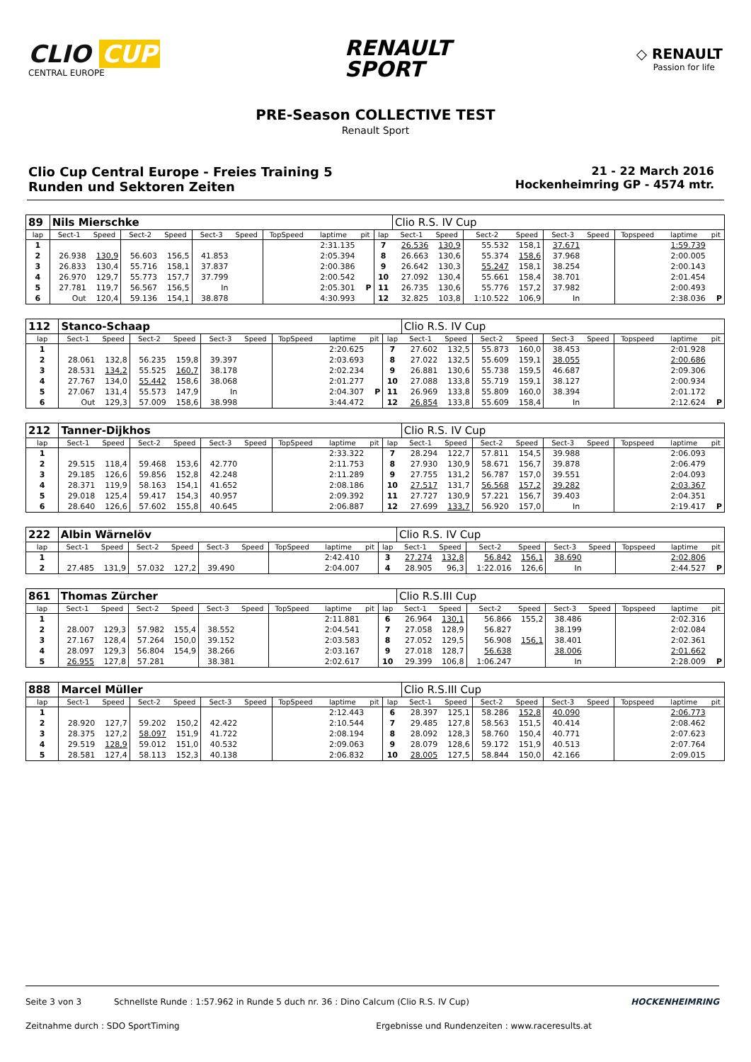CLIO CUP
CENTRAL EUROPE
RENAULT
SPORT
◇ RENAULT
Passion for life
PRE-Season COLLECTIVE TEST
Renault Sport
Clio Cup Central Europe - Freies Training 5
Runden und Sektoren Zeiten
21 - 22 March 2016
Hockenheimring GP - 4574 mtr.
| 89 | Nils Mierschke | | | | | | | | | | Clio R.S. IV Cup | | | | | | | | |
| lap | Sect-1 | Speed | Sect-2 | Speed | Sect-3 | Speed | TopSpeed | laptime | pit | lap | Sect-1 | Speed | Sect-2 | Speed | Sect-3 | Speed | Topspeed | laptime | pit |
| 1 | | | | | | | | 2:31.135 | | 7 | 26.536 | 130,9 | 55.532 | 158,1 | 37.671 | | | 1:59.739 | |
| 2 | 26.938 | 130,9 | 56.603 | 156,5 | 41.853 | | | 2:05.394 | | 8 | 26.663 | 130,6 | 55.374 | 158,6 | 37.968 | | | 2:00.005 | |
| 3 | 26.833 | 130,4 | 55.716 | 158,1 | 37.837 | | | 2:00.386 | | 9 | 26.642 | 130,3 | 55.247 | 158,1 | 38.254 | | | 2:00.143 | |
| 4 | 26.970 | 129,7 | 55.773 | 157,7 | 37.799 | | | 2:00.542 | | 10 | 27.092 | 130,4 | 55.661 | 158,4 | 38.701 | | | 2:01.454 | |
| 5 | 27.781 | 119,7 | 56.567 | 156,5 | In | | | 2:05.301 | P | 11 | 26.735 | 130,6 | 55.776 | 157,2 | 37.982 | | | 2:00.493 | |
| 6 | Out | 120,4 | 59.136 | 154,1 | 38.878 | | | 4:30.993 | | 12 | 32.825 | 103,8 | 1:10.522 | 106,9 | In | | | 2:38.036 | P |
| 112 | Stanco-Schaap | | | | | | | | | | Clio R.S. IV Cup | | | | | | | | |
| lap | Sect-1 | Speed | Sect-2 | Speed | Sect-3 | Speed | TopSpeed | laptime | pit | lap | Sect-1 | Speed | Sect-2 | Speed | Sect-3 | Speed | Topspeed | laptime | pit |
| 1 | | | | | | | | 2:20.625 | | 7 | 27.602 | 132,5 | 55.873 | 160,0 | 38.453 | | | 2:01.928 | |
| 2 | 28.061 | 132,8 | 56.235 | 159,8 | 39.397 | | | 2:03.693 | | 8 | 27.022 | 132,5 | 55.609 | 159,1 | 38.055 | | | 2:00.686 | |
| 3 | 28.531 | 134,2 | 55.525 | 160,7 | 38.178 | | | 2:02.234 | | 9 | 26.881 | 130,6 | 55.738 | 159,5 | 46.687 | | | 2:09.306 | |
| 4 | 27.767 | 134,0 | 55.442 | 158,6 | 38.068 | | | 2:01.277 | | 10 | 27.088 | 133,8 | 55.719 | 159,1 | 38.127 | | | 2:00.934 | |
| 5 | 27.067 | 131,4 | 55.573 | 147,9 | In | | | 2:04.307 | P | 11 | 26.969 | 133,8 | 55.809 | 160,0 | 38.394 | | | 2:01.172 | |
| 6 | Out | 129,3 | 57.009 | 158,6 | 38.998 | | | 3:44.472 | | 12 | 26.854 | 133,8 | 55.609 | 158,4 | In | | | 2:12.624 | P |
| 212 | Tanner-Dijkhos | | | | | | | | | | Clio R.S. IV Cup | | | | | | | | |
| lap | Sect-1 | Speed | Sect-2 | Speed | Sect-3 | Speed | TopSpeed | laptime | pit | lap | Sect-1 | Speed | Sect-2 | Speed | Sect-3 | Speed | Topspeed | laptime | pit |
| 1 | | | | | | | | 2:33.322 | | 7 | 28.294 | 122,7 | 57.811 | 154,5 | 39.988 | | | 2:06.093 | |
| 2 | 29.515 | 118,4 | 59.468 | 153,6 | 42.770 | | | 2:11.753 | | 8 | 27.930 | 130,9 | 58.671 | 156,7 | 39.878 | | | 2:06.479 | |
| 3 | 29.185 | 126,6 | 59.856 | 152,8 | 42.248 | | | 2:11.289 | | 9 | 27.755 | 131,2 | 56.787 | 157,0 | 39.551 | | | 2:04.093 | |
| 4 | 28.371 | 119,9 | 58.163 | 154,1 | 41.652 | | | 2:08.186 | | 10 | 27.517 | 131,7 | 56.568 | 157,2 | 39.282 | | | 2:03.367 | |
| 5 | 29.018 | 125,4 | 59.417 | 154,3 | 40.957 | | | 2:09.392 | | 11 | 27.727 | 130,9 | 57.221 | 156,7 | 39.403 | | | 2:04.351 | |
| 6 | 28.640 | 126,6 | 57.602 | 155,8 | 40.645 | | | 2:06.887 | | 12 | 27.699 | 133,7 | 56.920 | 157,0 | In | | | 2:19.417 | P |
| 222 | Albin Wärnelöv | | | | | | | | | | Clio R.S. IV Cup | | | | | | | | |
| lap | Sect-1 | Speed | Sect-2 | Speed | Sect-3 | Speed | TopSpeed | laptime | pit | lap | Sect-1 | Speed | Sect-2 | Speed | Sect-3 | Speed | Topspeed | laptime | pit |
| 1 | | | | | | | | 2:42.410 | | 3 | 27.274 | 132,8 | 56.842 | 156,1 | 38.690 | | | 2:02.806 | |
| 2 | 27.485 | 131,9 | 57.032 | 127,2 | 39.490 | | | 2:04.007 | | 4 | 28.905 | 96,3 | 1:22.016 | 126,6 | In | | | 2:44.527 | P |
| 861 | Thomas Zürcher | | | | | | | | | | Clio R.S.III Cup | | | | | | | | |
| lap | Sect-1 | Speed | Sect-2 | Speed | Sect-3 | Speed | TopSpeed | laptime | pit | lap | Sect-1 | Speed | Sect-2 | Speed | Sect-3 | Speed | Topspeed | laptime | pit |
| 1 | | | | | | | | 2:11.881 | | 6 | 26.964 | 130,1 | 56.866 | 155,2 | 38.486 | | | 2:02.316 | |
| 2 | 28.007 | 129,3 | 57.982 | 155,4 | 38.552 | | | 2:04.541 | | 7 | 27.058 | 128,9 | 56.827 | | 38.199 | | | 2:02.084 | |
| 3 | 27.167 | 128,4 | 57.264 | 150,0 | 39.152 | | | 2:03.583 | | 8 | 27.052 | 129,5 | 56.908 | 156,1 | 38.401 | | | 2:02.361 | |
| 4 | 28.097 | 129,3 | 56.804 | 154,9 | 38.266 | | | 2:03.167 | | 9 | 27.018 | 128,7 | 56.638 | | 38.006 | | | 2:01.662 | |
| 5 | 26.955 | 127,8 | 57.281 | | 38.381 | | | 2:02.617 | | 10 | 29.399 | 106,8 | 1:06.247 | | In | | | 2:28.009 | P |
| 888 | Marcel Müller | | | | | | | | | | Clio R.S.III Cup | | | | | | | | |
| lap | Sect-1 | Speed | Sect-2 | Speed | Sect-3 | Speed | TopSpeed | laptime | pit | lap | Sect-1 | Speed | Sect-2 | Speed | Sect-3 | Speed | Topspeed | laptime | pit |
| 1 | | | | | | | | 2:12.443 | | 6 | 28.397 | 125,1 | 58.286 | 152,8 | 40.090 | | | 2:06.773 | |
| 2 | 28.920 | 127,7 | 59.202 | 150,2 | 42.422 | | | 2:10.544 | | 7 | 29.485 | 127,8 | 58.563 | 151,5 | 40.414 | | | 2:08.462 | |
| 3 | 28.375 | 127,2 | 58.097 | 151,9 | 41.722 | | | 2:08.194 | | 8 | 28.092 | 128,3 | 58.760 | 150,4 | 40.771 | | | 2:07.623 | |
| 4 | 29.519 | 128,9 | 59.012 | 151,0 | 40.532 | | | 2:09.063 | | 9 | 28.079 | 128,6 | 59.172 | 151,9 | 40.513 | | | 2:07.764 | |
| 5 | 28.581 | 127,4 | 58.113 | 152,3 | 40.138 | | | 2:06.832 | | 10 | 28.005 | 127,5 | 58.844 | 150,0 | 42.166 | | | 2:09.015 | |
Seite 3 von 3 Schnellste Runde : 1:57.962 in Runde 5 duch nr. 36 : Dino Calcum (Clio R.S. IV Cup)
HOCKENHEIMRING
Zeitnahme durch : SDO SportTiming
Ergebnisse und Rundenzeiten : www.raceresults.at